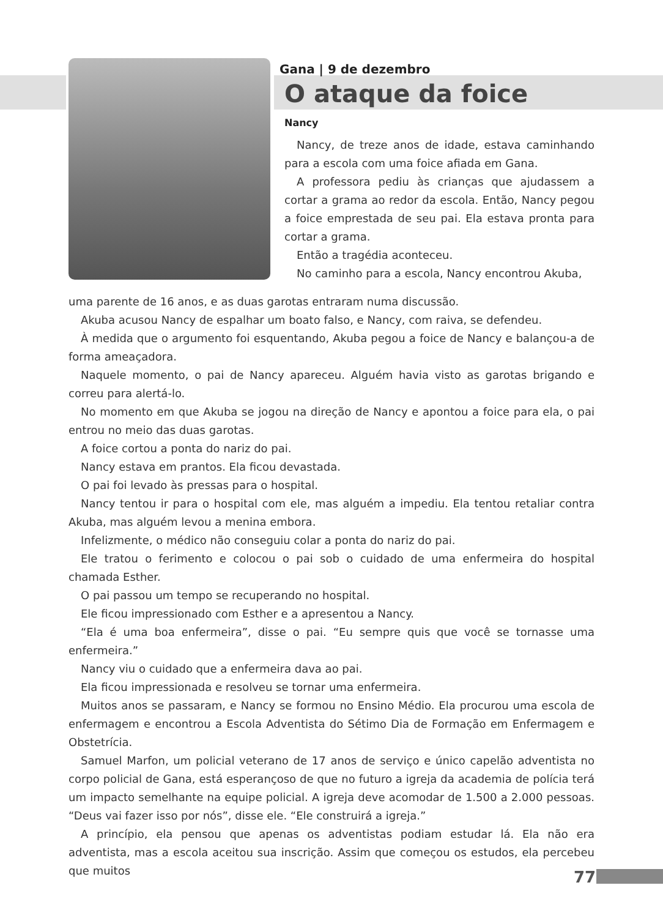Gana | 9 de dezembro
O ataque da foice
Nancy
Nancy, de treze anos de idade, estava caminhando para a escola com uma foice afiada em Gana.
A professora pediu às crianças que ajudassem a cortar a grama ao redor da escola. Então, Nancy pegou a foice emprestada de seu pai. Ela estava pronta para cortar a grama.
Então a tragédia aconteceu.
No caminho para a escola, Nancy encontrou Akuba,
uma parente de 16 anos, e as duas garotas entraram numa discussão.
Akuba acusou Nancy de espalhar um boato falso, e Nancy, com raiva, se defendeu.
À medida que o argumento foi esquentando, Akuba pegou a foice de Nancy e balançou-a de forma ameaçadora.
Naquele momento, o pai de Nancy apareceu. Alguém havia visto as garotas brigando e correu para alertá-lo.
No momento em que Akuba se jogou na direção de Nancy e apontou a foice para ela, o pai entrou no meio das duas garotas.
A foice cortou a ponta do nariz do pai.
Nancy estava em prantos. Ela ficou devastada.
O pai foi levado às pressas para o hospital.
Nancy tentou ir para o hospital com ele, mas alguém a impediu. Ela tentou retaliar contra Akuba, mas alguém levou a menina embora.
Infelizmente, o médico não conseguiu colar a ponta do nariz do pai.
Ele tratou o ferimento e colocou o pai sob o cuidado de uma enfermeira do hospital chamada Esther.
O pai passou um tempo se recuperando no hospital.
Ele ficou impressionado com Esther e a apresentou a Nancy.
“Ela é uma boa enfermeira”, disse o pai. “Eu sempre quis que você se tornasse uma enfermeira.”
Nancy viu o cuidado que a enfermeira dava ao pai.
Ela ficou impressionada e resolveu se tornar uma enfermeira.
Muitos anos se passaram, e Nancy se formou no Ensino Médio. Ela procurou uma escola de enfermagem e encontrou a Escola Adventista do Sétimo Dia de Formação em Enfermagem e Obstetrícia.
Samuel Marfon, um policial veterano de 17 anos de serviço e único capelão adventista no corpo policial de Gana, está esperançoso de que no futuro a igreja da academia de polícia terá um impacto semelhante na equipe policial. A igreja deve acomodar de 1.500 a 2.000 pessoas. “Deus vai fazer isso por nós”, disse ele. “Ele construirá a igreja.”
A princípio, ela pensou que apenas os adventistas podiam estudar lá. Ela não era adventista, mas a escola aceitou sua inscrição. Assim que começou os estudos, ela percebeu que muitos
77